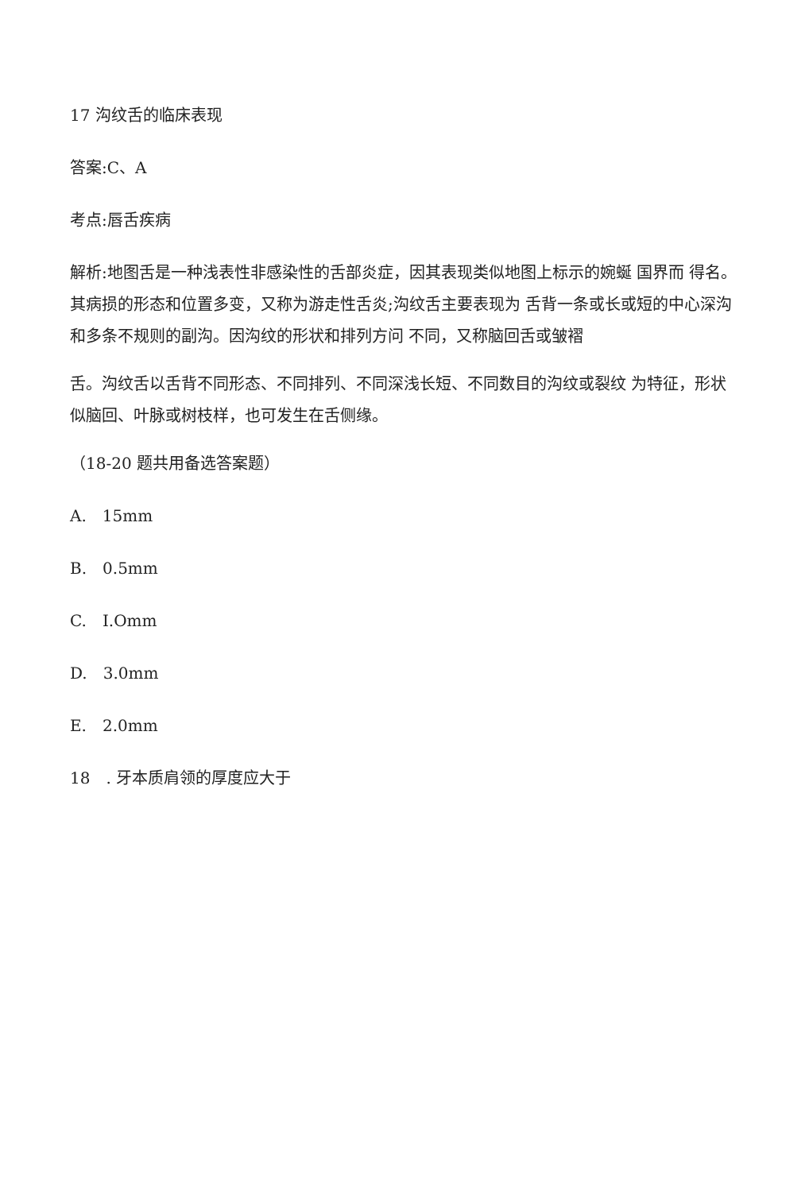17 沟纹舌的临床表现
答案:C、A
考点:唇舌疾病
解析:地图舌是一种浅表性非感染性的舌部炎症，因其表现类似地图上标示的婉蜒 国界而 得名。其病损的形态和位置多变，又称为游走性舌炎;沟纹舌主要表现为 舌背一条或长或短的中心深沟和多条不规则的副沟。因沟纹的形状和排列方问 不同，又称脑回舌或皱褶
舌。沟纹舌以舌背不同形态、不同排列、不同深浅长短、不同数目的沟纹或裂纹 为特征，形状似脑回、叶脉或树枝样，也可发生在舌侧缘。
（18-20 题共用备选答案题）
A.　15mm
B.　0.5mm
C.　I.Omm
D.　3.0mm
E.　2.0mm
18　. 牙本质肩领的厚度应大于